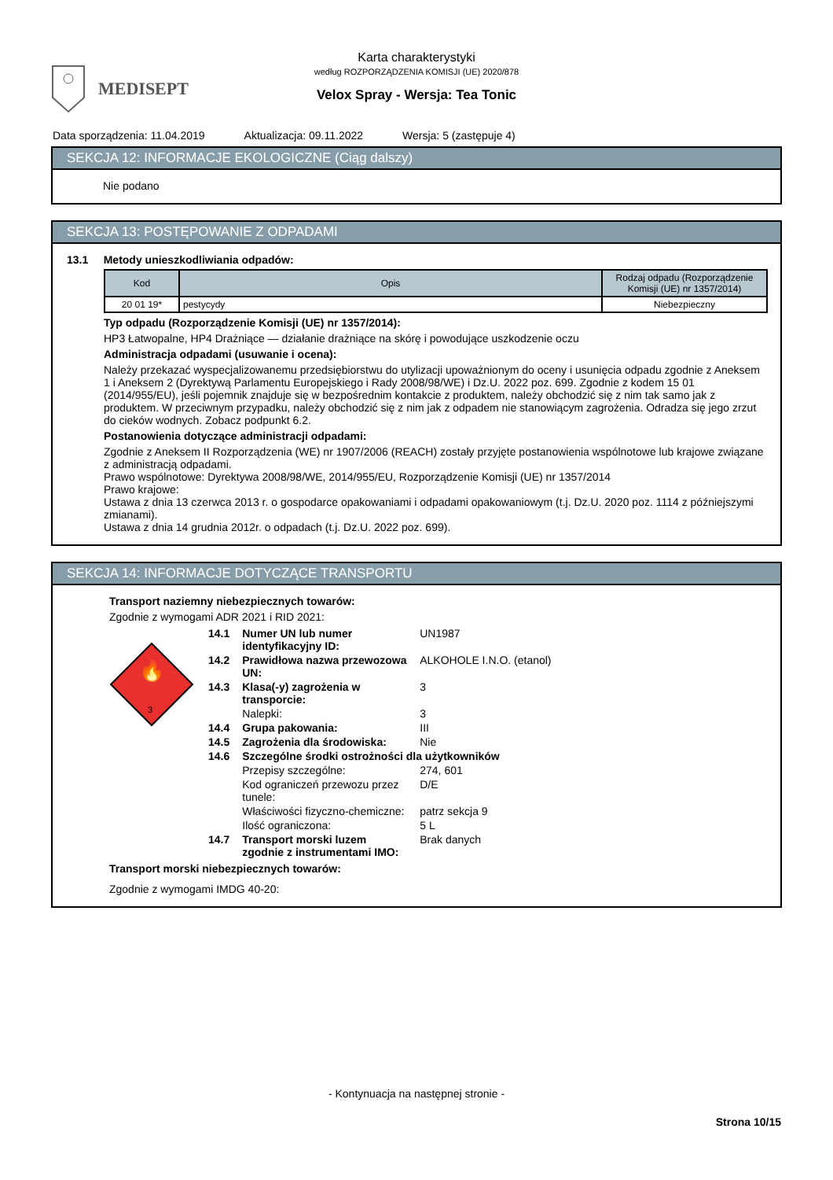MEDISEPT
Karta charakterystyki
według ROZPORZĄDZENIA KOMISJI (UE) 2020/878
Velox Spray - Wersja: Tea Tonic
Data sporządzenia: 11.04.2019 Aktualizacja: 09.11.2022 Wersja: 5 (zastępuje 4)
SEKCJA 12: INFORMACJE EKOLOGICZNE (Ciąg dalszy)
Nie podano
SEKCJA 13: POSTĘPOWANIE Z ODPADAMI
13.1 Metody unieszkodliwiania odpadów:
| Kod | Opis | Rodzaj odpadu (Rozporządzenie Komisji (UE) nr 1357/2014) |
| --- | --- | --- |
| 20 01 19* | pestycydy | Niebezpieczny |
Typ odpadu (Rozporządzenie Komisji (UE) nr 1357/2014):
HP3 Łatwopalne, HP4 Drażniące — działanie drażniące na skórę i powodujące uszkodzenie oczu
Administracja odpadami (usuwanie i ocena):
Należy przekazać wyspecjalizowanemu przedsiębiorstwu do utylizacji upoważnionym do oceny i usunięcia odpadu zgodnie z Aneksem 1 i Aneksem 2 (Dyrektywą Parlamentu Europejskiego i Rady 2008/98/WE) i Dz.U. 2022 poz. 699. Zgodnie z kodem 15 01 (2014/955/EU), jeśli pojemnik znajduje się w bezpośrednim kontakcie z produktem, należy obchodzić się z nim tak samo jak z produktem. W przeciwnym przypadku, należy obchodzić się z nim jak z odpadem nie stanowiącym zagrożenia. Odradza się jego zrzut do cieków wodnych. Zobacz podpunkt 6.2.
Postanowienia dotyczące administracji odpadami:
Zgodnie z Aneksem II Rozporządzenia (WE) nr 1907/2006 (REACH) zostały przyjęte postanowienia wspólnotowe lub krajowe związane z administracją odpadami.
Prawo wspólnotowe: Dyrektywa 2008/98/WE, 2014/955/EU, Rozporządzenie Komisji (UE) nr 1357/2014
Prawo krajowe:
Ustawa z dnia 13 czerwca 2013 r. o gospodarce opakowaniami i odpadami opakowaniowym (t.j. Dz.U. 2020 poz. 1114 z późniejszymi zmianami).
Ustawa z dnia 14 grudnia 2012r. o odpadach (t.j. Dz.U. 2022 poz. 699).
SEKCJA 14: INFORMACJE DOTYCZĄCE TRANSPORTU
Transport naziemny niebezpiecznych towarów:
Zgodnie z wymogami ADR 2021 i RID 2021:
🔥
3
| 14.1 | Numer UN lub numer identyfikacyjny ID: | UN1987 |
| 14.2 | Prawidłowa nazwa przewozowa UN: | ALKOHOLE I.N.O. (etanol) |
| 14.3 | Klasa(-y) zagrożenia w transporcie: | 3 |
| | Nalepki: | 3 |
| 14.4 | Grupa pakowania: | III |
| 14.5 | Zagrożenia dla środowiska: | Nie |
| 14.6 | Szczególne środki ostrożności dla użytkowników | |
| | Przepisy szczególne: | 274, 601 |
| | Kod ograniczeń przewozu przez tunele: | D/E |
| | Właściwości fizyczno-chemiczne: | patrz sekcja 9 |
| | Ilość ograniczona: | 5 L |
| 14.7 | Transport morski luzem zgodnie z instrumentami IMO: | Brak danych |
Transport morski niebezpiecznych towarów:
Zgodnie z wymogami IMDG 40-20:
- Kontynuacja na następnej stronie -
Strona 10/15